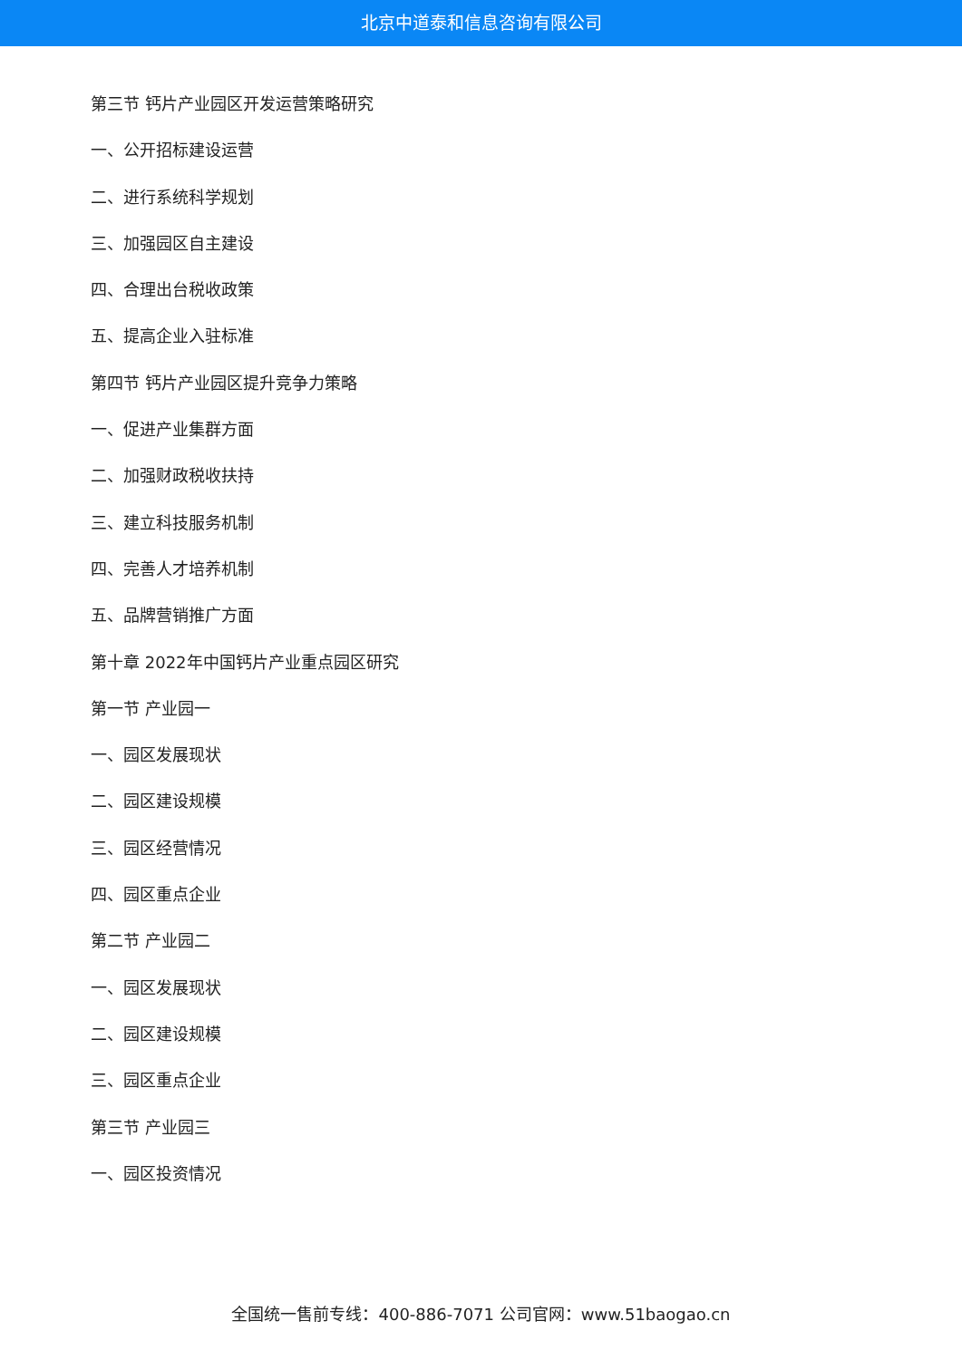北京中道泰和信息咨询有限公司
第三节 钙片产业园区开发运营策略研究
一、公开招标建设运营
二、进行系统科学规划
三、加强园区自主建设
四、合理出台税收政策
五、提高企业入驻标准
第四节 钙片产业园区提升竞争力策略
一、促进产业集群方面
二、加强财政税收扶持
三、建立科技服务机制
四、完善人才培养机制
五、品牌营销推广方面
第十章 2022年中国钙片产业重点园区研究
第一节 产业园一
一、园区发展现状
二、园区建设规模
三、园区经营情况
四、园区重点企业
第二节 产业园二
一、园区发展现状
二、园区建设规模
三、园区重点企业
第三节 产业园三
一、园区投资情况
全国统一售前专线：400-886-7071 公司官网：www.51baogao.cn